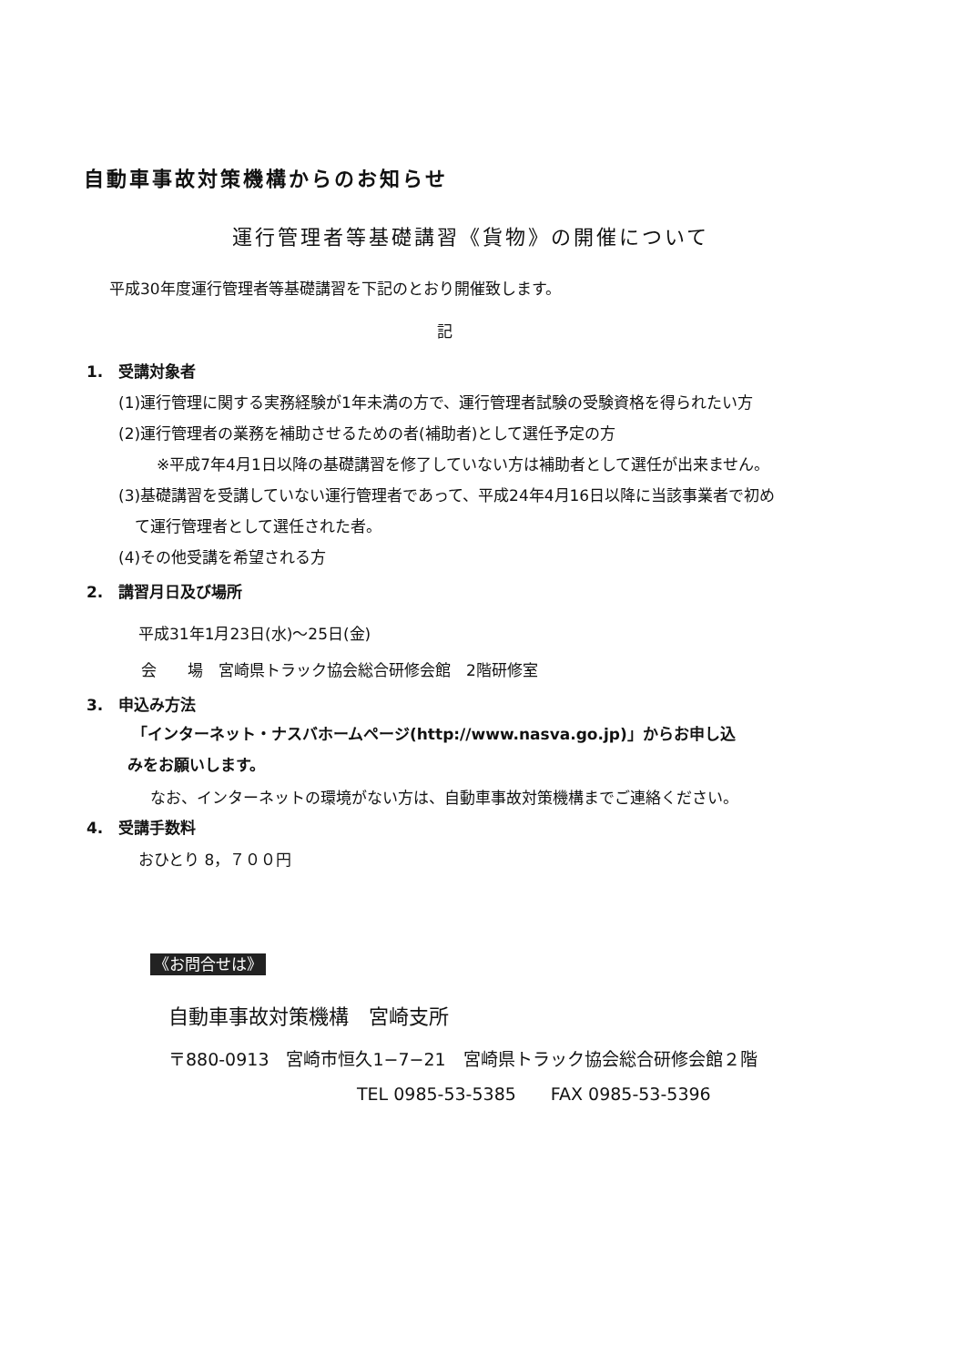自動車事故対策機構からのお知らせ
運行管理者等基礎講習《貨物》の開催について
平成30年度運行管理者等基礎講習を下記のとおり開催致します。
記
1.　受講対象者
(1)運行管理に関する実務経験が1年未満の方で、運行管理者試験の受験資格を得られたい方
(2)運行管理者の業務を補助させるための者(補助者)として選任予定の方
※平成7年4月1日以降の基礎講習を修了していない方は補助者として選任が出来ません。
(3)基礎講習を受講していない運行管理者であって、平成24年4月16日以降に当該事業者で初め
て運行管理者として選任された者。
(4)その他受講を希望される方
2.　講習月日及び場所
平成31年1月23日(水)～25日(金)
会　　場　宮崎県トラック協会総合研修会館　2階研修室
3.　申込み方法
「インターネット・ナスバホームページ(http://www.nasva.go.jp)」からお申し込
みをお願いします。
なお、インターネットの環境がない方は、自動車事故対策機構までご連絡ください。
4.　受講手数料
おひとり 8，７００円
《お問合せは》
自動車事故対策機構　宮崎支所
〒880-0913　宮崎市恒久1−7−21　宮崎県トラック協会総合研修会館２階
TEL 0985-53-5385　　FAX 0985-53-5396